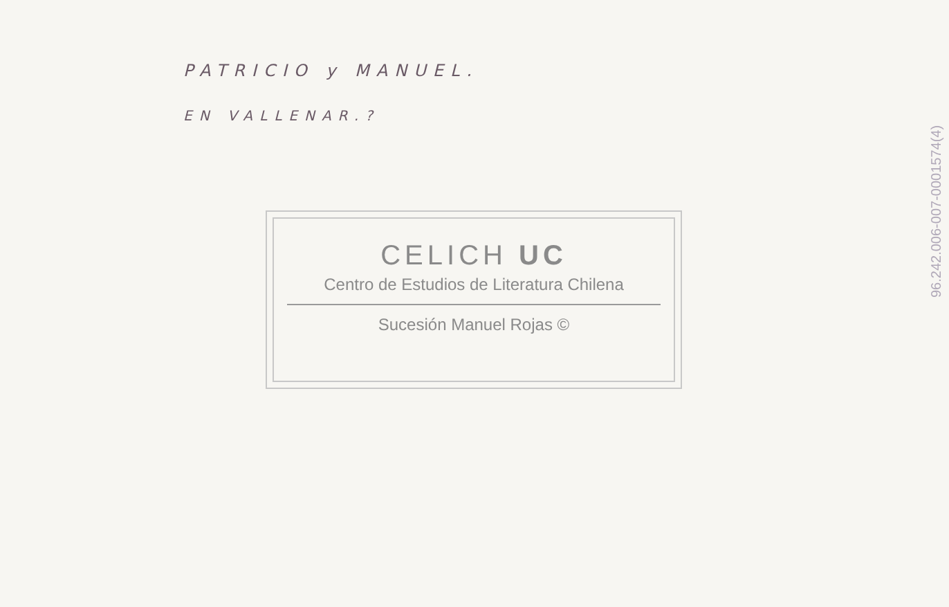PATRICIO y MANUEL.
EN VALLENAR.?
CELICH UC
Centro de Estudios de Literatura Chilena
Sucesión Manuel Rojas ©
96.242.006-007-0001574(4)